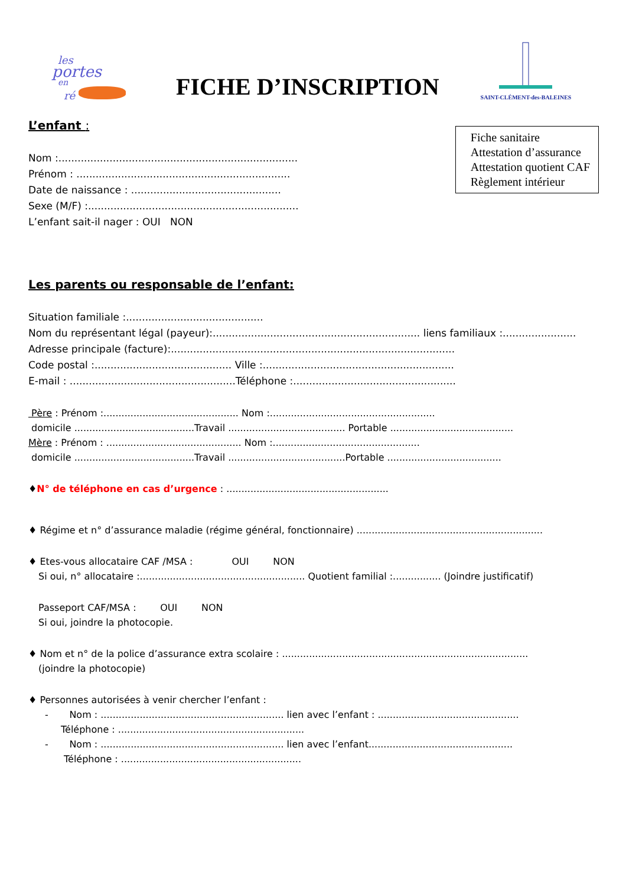les
portes
en
ré
FICHE D’INSCRIPTION
SAINT-CLÉMENT-des-BALEINES
Fiche sanitaire
Attestation d’assurance
Attestation quotient CAF
Règlement intérieur
L’enfant :
Nom :...........................................................................
Prénom : ...................................................................
Date de naissance : ...............................................
Sexe (M/F) :..................................................................
L’enfant sait-il nager : OUI NON
Les parents ou responsable de l’enfant:
Situation familiale :...........................................
Nom du représentant légal (payeur):................................................................. liens familiaux :.......................
Adresse principale (facture):.........................................................................................
Code postal :........................................... Ville :............................................................
E-mail : ....................................................Téléphone :...................................................
Père : Prénom :............................................. Nom :.......................................................
domicile ........................................Travail ....................................... Portable .........................................
Mère : Prénom : ............................................. Nom :.................................................
domicile ........................................Travail .......................................Portable ......................................
♦N° de téléphone en cas d’urgence : ......................................................
♦ Régime et n° d’assurance maladie (régime général, fonctionnaire) ..............................................................
♦ Etes-vous allocataire CAF /MSA : OUI NON
Si oui, n° allocataire :....................................................... Quotient familial :................ (Joindre justificatif)
Passeport CAF/MSA : OUI NON
Si oui, joindre la photocopie.
♦ Nom et n° de la police d’assurance extra scolaire : ..................................................................................
(joindre la photocopie)
♦ Personnes autorisées à venir chercher l’enfant :
- Nom : ............................................................. lien avec l’enfant : ...............................................
Téléphone : ..............................................................
- Nom : ............................................................. lien avec l’enfant................................................
Téléphone : ............................................................